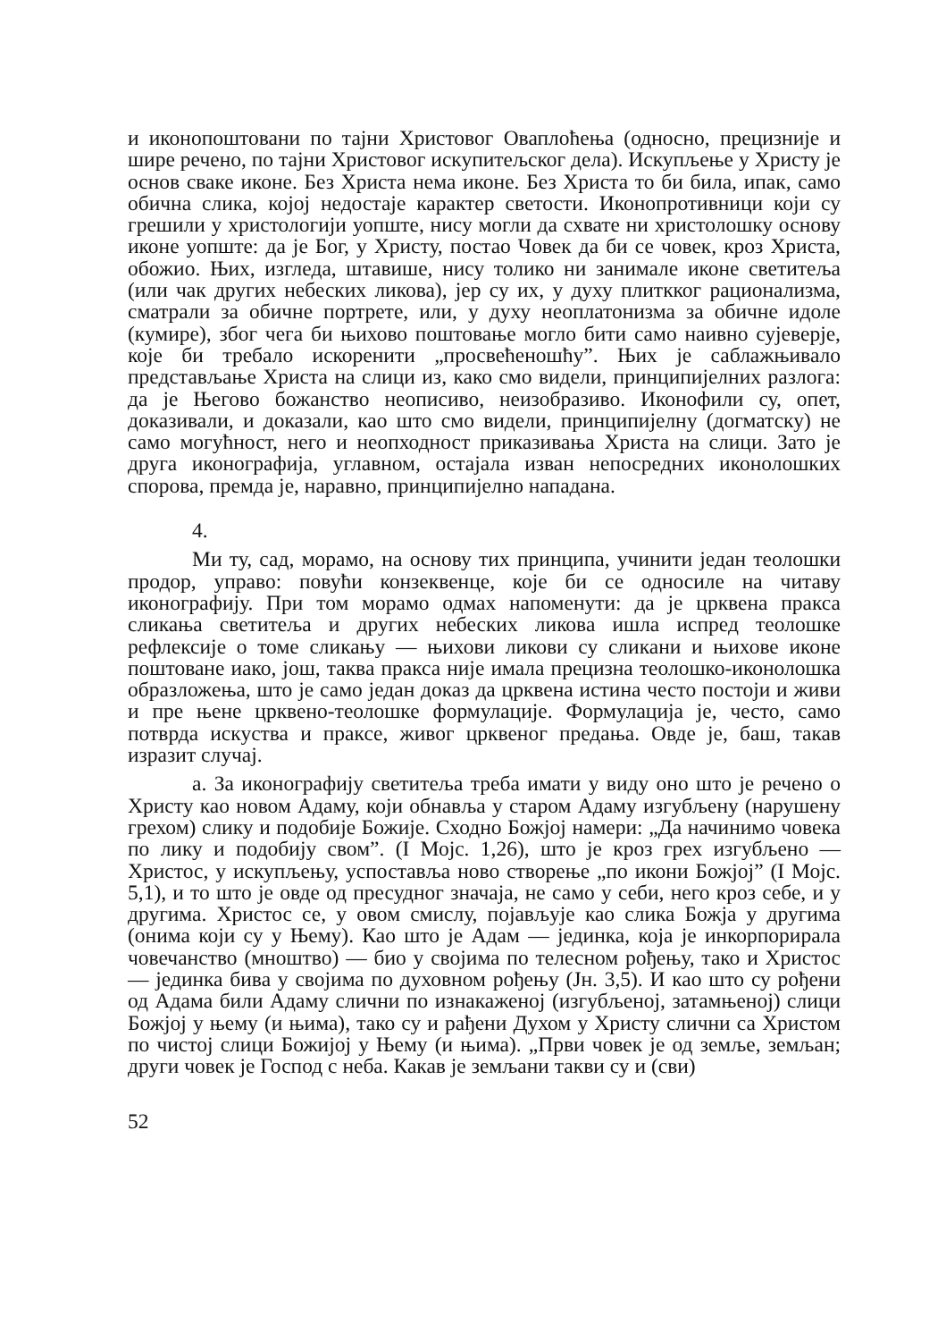и иконопоштовани по тајни Христовог Оваплоћења (односно, прецизније и шире речено, по тајни Христовог искупитељског дела). Искупљење у Христу је основ сваке иконе. Без Христа нема иконе. Без Христа то би била, ипак, само обична слика, којој недостаје карактер светости. Иконопротивници који су грешили у христологији уопште, нису могли да схвате ни христолошку основу иконе уопште: да је Бог, у Христу, постао Човек да би се човек, кроз Христа, обожио. Њих, изгледа, штавише, нису толико ни занимале иконе светитеља (или чак других небеских ликова), јер су их, у духу плиткког рационализма, сматрали за обичне портрете, или, у духу неоплатонизма за обичне идоле (кумире), због чега би њихово поштовање могло бити само наивно сујеверје, које би требало искоренити „просвећеношћу”. Њих је саблажњивало представљање Христа на слици из, како смо видели, принципијелних разлога: да је Његово божанство неописиво, неизобразиво. Иконофили су, опет, доказивали, и доказали, као што смо видели, принципијелну (догматску) не само могућност, него и неопходност приказивања Христа на слици. Зато је друга иконографија, углавном, остајала изван непосредних иконолошких спорова, премда је, наравно, принципијелно нападана.
4.
Ми ту, сад, морамо, на основу тих принципа, учинити један теолошки продор, управо: повући конзеквенце, које би се односиле на читаву иконографију. При том морамо одмах напоменути: да је црквена пракса сликања светитеља и других небеских ликова ишла испред теолошке рефлексије о томе сликању — њихови ликови су сликани и њихове иконе поштоване иако, још, таква пракса није имала прецизна теолошко-иконолошка образложења, што је само један доказ да црквена истина често постоји и живи и пре њене црквено-теолошке формулације. Формулација је, често, само потврда искуства и праксе, живог црквеног предања. Овде је, баш, такав изразит случај.
а. За иконографију светитеља треба имати у виду оно што је речено о Христу као новом Адаму, који обнавља у старом Адаму изгубљену (нарушену грехом) слику и подобије Божије. Сходно Божјој намери: „Да начинимо човека по лику и подобију свом”. (I Мојс. 1,26), што је кроз грех изгубљено — Христос, у искупљењу, успоставља ново створење „по икони Божјој” (I Мојс. 5,1), и то што је овде од пресудног значаја, не само у себи, него кроз себе, и у другима. Христос се, у овом смислу, појављује као слика Божја у другима (онима који су у Њему). Као што је Адам — јединка, која је инкорпорирала човечанство (мноштво) — био у својима по телесном рођењу, тако и Христос — јединка бива у својима по духовном рођењу (Јн. 3,5). И као што су рођени од Адама били Адаму слични по изнакаженој (изгубљеној, затамњеној) слици Божјој у њему (и њима), тако су и рађени Духом у Христу слични са Христом по чистој слици Божијој у Њему (и њима). „Први човек је од земље, земљан; други човек је Господ с неба. Какав је земљани такви су и (сви)
52